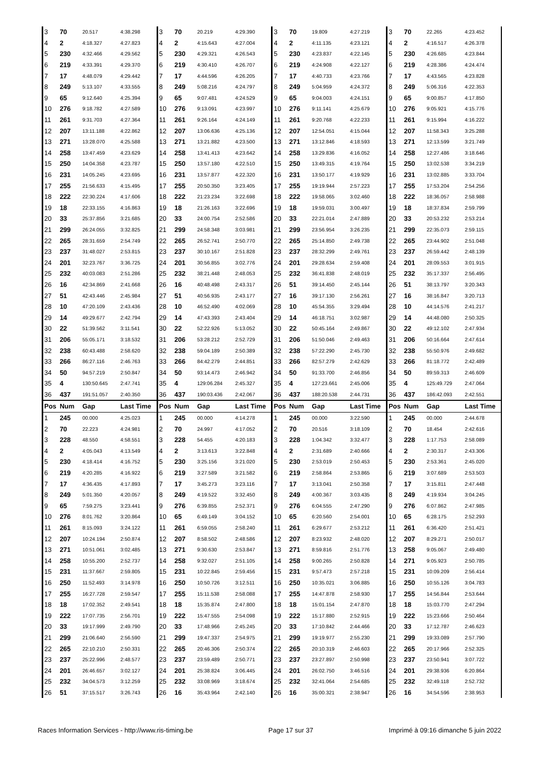| 3 | 70 | 20.517 | 4:38.298 | 3 | 70 | 20.219 | 4:29.390 | 3 | 70 | 19.809 | 4:27.219 | 3 | 70 | 22.265 | 4:23.452 |
| 4 | 2 | 4:18.327 | 4:27.823 | 4 | 2 | 4:15.643 | 4:27.004 | 4 | 2 | 4:11.135 | 4:23.121 | 4 | 2 | 4:16.517 | 4:26.378 |
| 5 | 230 | 4:32.466 | 4:29.562 | 5 | 230 | 4:29.321 | 4:26.543 | 5 | 230 | 4:23.837 | 4:22.145 | 5 | 230 | 4:26.685 | 4:23.844 |
| 6 | 219 | 4:33.391 | 4:29.370 | 6 | 219 | 4:30.410 | 4:26.707 | 6 | 219 | 4:24.908 | 4:22.127 | 6 | 219 | 4:28.386 | 4:24.474 |
| 7 | 17 | 4:48.079 | 4:29.442 | 7 | 17 | 4:44.596 | 4:26.205 | 7 | 17 | 4:40.733 | 4:23.766 | 7 | 17 | 4:43.565 | 4:23.828 |
| 8 | 249 | 5:13.107 | 4:33.555 | 8 | 249 | 5:08.216 | 4:24.797 | 8 | 249 | 5:04.959 | 4:24.372 | 8 | 249 | 5:06.316 | 4:22.353 |
| 9 | 65 | 9:12.640 | 4:25.394 | 9 | 65 | 9:07.481 | 4:24.529 | 9 | 65 | 9:04.003 | 4:24.151 | 9 | 65 | 9:00.857 | 4:17.850 |
| 10 | 276 | 9:18.782 | 4:27.589 | 10 | 276 | 9:13.091 | 4:23.997 | 10 | 276 | 9:11.141 | 4:25.679 | 10 | 276 | 9:05.921 | 4:15.776 |
| 11 | 261 | 9:31.703 | 4:27.364 | 11 | 261 | 9:26.164 | 4:24.149 | 11 | 261 | 9:20.768 | 4:22.233 | 11 | 261 | 9:15.994 | 4:16.222 |
| 12 | 207 | 13:11.188 | 4:22.862 | 12 | 207 | 13:06.636 | 4:25.136 | 12 | 207 | 12:54.051 | 4:15.044 | 12 | 207 | 11:58.343 | 3:25.288 |
| 13 | 271 | 13:28.070 | 4:25.588 | 13 | 271 | 13:21.882 | 4:23.500 | 13 | 271 | 13:12.846 | 4:18.593 | 13 | 271 | 12:13.599 | 3:21.749 |
| 14 | 258 | 13:47.459 | 4:23.629 | 14 | 258 | 13:41.413 | 4:23.642 | 14 | 258 | 13:29.836 | 4:16.052 | 14 | 258 | 12:27.486 | 3:18.646 |
| 15 | 250 | 14:04.358 | 4:23.787 | 15 | 250 | 13:57.180 | 4:22.510 | 15 | 250 | 13:49.315 | 4:19.764 | 15 | 250 | 13:02.538 | 3:34.219 |
| 16 | 231 | 14:05.245 | 4:23.695 | 16 | 231 | 13:57.877 | 4:22.320 | 16 | 231 | 13:50.177 | 4:19.929 | 16 | 231 | 13:02.885 | 3:33.704 |
| 17 | 255 | 21:56.633 | 4:15.495 | 17 | 255 | 20:50.350 | 3:23.405 | 17 | 255 | 19:19.944 | 2:57.223 | 17 | 255 | 17:53.204 | 2:54.256 |
| 18 | 222 | 22:30.224 | 4:17.606 | 18 | 222 | 21:23.234 | 3:22.698 | 18 | 222 | 19:58.065 | 3:02.460 | 18 | 222 | 18:36.057 | 2:58.988 |
| 19 | 18 | 22:33.155 | 4:16.863 | 19 | 18 | 21:26.163 | 3:22.696 | 19 | 18 | 19:59.031 | 3:00.497 | 19 | 18 | 18:37.834 | 2:59.799 |
| 20 | 33 | 25:37.856 | 3:21.685 | 20 | 33 | 24:00.754 | 2:52.586 | 20 | 33 | 22:21.014 | 2:47.889 | 20 | 33 | 20:53.232 | 2:53.214 |
| 21 | 299 | 26:24.055 | 3:32.825 | 21 | 299 | 24:58.348 | 3:03.981 | 21 | 299 | 23:56.954 | 3:26.235 | 21 | 299 | 22:35.073 | 2:59.115 |
| 22 | 265 | 28:31.659 | 2:54.749 | 22 | 265 | 26:52.741 | 2:50.770 | 22 | 265 | 25:14.850 | 2:49.738 | 22 | 265 | 23:44.902 | 2:51.048 |
| 23 | 237 | 31:48.027 | 2:53.815 | 23 | 237 | 30:10.167 | 2:51.828 | 23 | 237 | 28:32.299 | 2:49.761 | 23 | 237 | 26:59.442 | 2:48.139 |
| 24 | 201 | 32:23.767 | 3:36.725 | 24 | 201 | 30:56.855 | 3:02.776 | 24 | 201 | 29:28.634 | 2:59.408 | 24 | 201 | 28:09.553 | 3:01.915 |
| 25 | 232 | 40:03.083 | 2:51.286 | 25 | 232 | 38:21.448 | 2:48.053 | 25 | 232 | 36:41.838 | 2:48.019 | 25 | 232 | 35:17.337 | 2:56.495 |
| 26 | 16 | 42:34.869 | 2:41.668 | 26 | 16 | 40:48.498 | 2:43.317 | 26 | 51 | 39:14.450 | 2:45.144 | 26 | 51 | 38:13.797 | 3:20.343 |
| 27 | 51 | 42:43.446 | 2:45.984 | 27 | 51 | 40:56.935 | 2:43.177 | 27 | 16 | 39:17.130 | 2:56.261 | 27 | 16 | 38:16.847 | 3:20.713 |
| 28 | 10 | 47:20.109 | 2:43.436 | 28 | 10 | 46:52.490 | 4:02.069 | 28 | 10 | 45:54.355 | 3:29.494 | 28 | 10 | 44:14.576 | 2:41.217 |
| 29 | 14 | 49:29.677 | 2:42.794 | 29 | 14 | 47:43.393 | 2:43.404 | 29 | 14 | 46:18.751 | 3:02.987 | 29 | 14 | 44:48.080 | 2:50.325 |
| 30 | 22 | 51:39.562 | 3:11.541 | 30 | 22 | 52:22.926 | 5:13.052 | 30 | 22 | 50:45.164 | 2:49.867 | 30 | 22 | 49:12.102 | 2:47.934 |
| 31 | 206 | 55:05.171 | 3:18.532 | 31 | 206 | 53:28.212 | 2:52.729 | 31 | 206 | 51:50.046 | 2:49.463 | 31 | 206 | 50:16.664 | 2:47.614 |
| 32 | 238 | 60:43.488 | 2:58.620 | 32 | 238 | 59:04.189 | 2:50.389 | 32 | 238 | 57:22.290 | 2:45.730 | 32 | 238 | 55:50.976 | 2:49.682 |
| 33 | 266 | 86:27.116 | 2:46.763 | 33 | 266 | 84:42.279 | 2:44.851 | 33 | 266 | 82:57.279 | 2:42.629 | 33 | 266 | 81:18.772 | 2:42.489 |
| 34 | 50 | 94:57.219 | 2:50.847 | 34 | 50 | 93:14.473 | 2:46.942 | 34 | 50 | 91:33.700 | 2:46.856 | 34 | 50 | 89:59.313 | 2:46.609 |
| 35 | 4 | 130:50.645 | 2:47.741 | 35 | 4 | 129:06.284 | 2:45.327 | 35 | 4 | 127:23.661 | 2:45.006 | 35 | 4 | 125:49.729 | 2:47.064 |
| 36 | 437 | 191:51.057 | 2:40.350 | 36 | 437 | 190:03.436 | 2:42.067 | 36 | 437 | 188:20.538 | 2:44.731 | 36 | 437 | 186:42.093 | 2:42.551 |
| Pos | Num | Gap | Last Time | Pos | Num | Gap | Last Time | Pos | Num | Gap | Last Time | Pos | Num | Gap | Last Time |
| 1 | 245 | 00.000 | 4:25.023 | 1 | 245 | 00.000 | 4:14.278 | 1 | 245 | 00.000 | 3:22.590 | 1 | 245 | 00.000 | 2:44.678 |
| 2 | 70 | 22.223 | 4:24.981 | 2 | 70 | 24.997 | 4:17.052 | 2 | 70 | 20.516 | 3:18.109 | 2 | 70 | 18.454 | 2:42.616 |
| 3 | 228 | 48.550 | 4:58.551 | 3 | 228 | 54.455 | 4:20.183 | 3 | 228 | 1:04.342 | 3:32.477 | 3 | 228 | 1:17.753 | 2:58.089 |
| 4 | 2 | 4:05.043 | 4:13.549 | 4 | 2 | 3:13.613 | 3:22.848 | 4 | 2 | 2:31.689 | 2:40.666 | 4 | 2 | 2:30.317 | 2:43.306 |
| 5 | 230 | 4:18.414 | 4:16.752 | 5 | 230 | 3:25.156 | 3:21.020 | 5 | 230 | 2:53.019 | 2:50.453 | 5 | 230 | 2:53.361 | 2:45.020 |
| 6 | 219 | 4:20.285 | 4:16.922 | 6 | 219 | 3:27.589 | 3:21.582 | 6 | 219 | 2:58.864 | 2:53.865 | 6 | 219 | 3:07.689 | 2:53.503 |
| 7 | 17 | 4:36.435 | 4:17.893 | 7 | 17 | 3:45.273 | 3:23.116 | 7 | 17 | 3:13.041 | 2:50.358 | 7 | 17 | 3:15.811 | 2:47.448 |
| 8 | 249 | 5:01.350 | 4:20.057 | 8 | 249 | 4:19.522 | 3:32.450 | 8 | 249 | 4:00.367 | 3:03.435 | 8 | 249 | 4:19.934 | 3:04.245 |
| 9 | 65 | 7:59.275 | 3:23.441 | 9 | 276 | 6:39.855 | 2:52.371 | 9 | 276 | 6:04.555 | 2:47.290 | 9 | 276 | 6:07.862 | 2:47.985 |
| 10 | 276 | 8:01.762 | 3:20.864 | 10 | 65 | 6:49.149 | 3:04.152 | 10 | 65 | 6:20.560 | 2:54.001 | 10 | 65 | 6:28.175 | 2:52.293 |
| 11 | 261 | 8:15.093 | 3:24.122 | 11 | 261 | 6:59.055 | 2:58.240 | 11 | 261 | 6:29.677 | 2:53.212 | 11 | 261 | 6:36.420 | 2:51.421 |
| 12 | 207 | 10:24.194 | 2:50.874 | 12 | 207 | 8:58.502 | 2:48.586 | 12 | 207 | 8:23.932 | 2:48.020 | 12 | 207 | 8:29.271 | 2:50.017 |
| 13 | 271 | 10:51.061 | 3:02.485 | 13 | 271 | 9:30.630 | 2:53.847 | 13 | 271 | 8:59.816 | 2:51.776 | 13 | 258 | 9:05.067 | 2:49.480 |
| 14 | 258 | 10:55.200 | 2:52.737 | 14 | 258 | 9:32.027 | 2:51.105 | 14 | 258 | 9:00.265 | 2:50.828 | 14 | 271 | 9:05.923 | 2:50.785 |
| 15 | 231 | 11:37.667 | 2:59.805 | 15 | 231 | 10:22.845 | 2:59.456 | 15 | 231 | 9:57.473 | 2:57.218 | 15 | 231 | 10:09.209 | 2:56.414 |
| 16 | 250 | 11:52.493 | 3:14.978 | 16 | 250 | 10:50.726 | 3:12.511 | 16 | 250 | 10:35.021 | 3:06.885 | 16 | 250 | 10:55.126 | 3:04.783 |
| 17 | 255 | 16:27.728 | 2:59.547 | 17 | 255 | 15:11.538 | 2:58.088 | 17 | 255 | 14:47.878 | 2:58.930 | 17 | 255 | 14:56.844 | 2:53.644 |
| 18 | 18 | 17:02.352 | 2:49.541 | 18 | 18 | 15:35.874 | 2:47.800 | 18 | 18 | 15:01.154 | 2:47.870 | 18 | 18 | 15:03.770 | 2:47.294 |
| 19 | 222 | 17:07.735 | 2:56.701 | 19 | 222 | 15:47.555 | 2:54.098 | 19 | 222 | 15:17.880 | 2:52.915 | 19 | 222 | 15:23.666 | 2:50.464 |
| 20 | 33 | 19:17.999 | 2:49.790 | 20 | 33 | 17:48.966 | 2:45.245 | 20 | 33 | 17:10.842 | 2:44.466 | 20 | 33 | 17:12.787 | 2:46.623 |
| 21 | 299 | 21:06.640 | 2:56.590 | 21 | 299 | 19:47.337 | 2:54.975 | 21 | 299 | 19:19.977 | 2:55.230 | 21 | 299 | 19:33.089 | 2:57.790 |
| 22 | 265 | 22:10.210 | 2:50.331 | 22 | 265 | 20:46.306 | 2:50.374 | 22 | 265 | 20:10.319 | 2:46.603 | 22 | 265 | 20:17.966 | 2:52.325 |
| 23 | 237 | 25:22.996 | 2:48.577 | 23 | 237 | 23:59.489 | 2:50.771 | 23 | 237 | 23:27.897 | 2:50.998 | 23 | 237 | 23:50.941 | 3:07.722 |
| 24 | 201 | 26:46.657 | 3:02.127 | 24 | 201 | 25:38.824 | 3:06.445 | 24 | 201 | 26:02.750 | 3:46.516 | 24 | 201 | 29:38.936 | 6:20.864 |
| 25 | 232 | 34:04.573 | 3:12.259 | 25 | 232 | 33:08.969 | 3:18.674 | 25 | 232 | 32:41.064 | 2:54.685 | 25 | 232 | 32:49.118 | 2:52.732 |
| 26 | 51 | 37:15.517 | 3:26.743 | 26 | 16 | 35:43.964 | 2:42.140 | 26 | 16 | 35:00.321 | 2:38.947 | 26 | 16 | 34:54.596 | 2:38.953 |
Races Information Services - http://www.ris-timing.be Page 17 sur 37 Imprimé à 09:16 dimanche 5 juin 2022